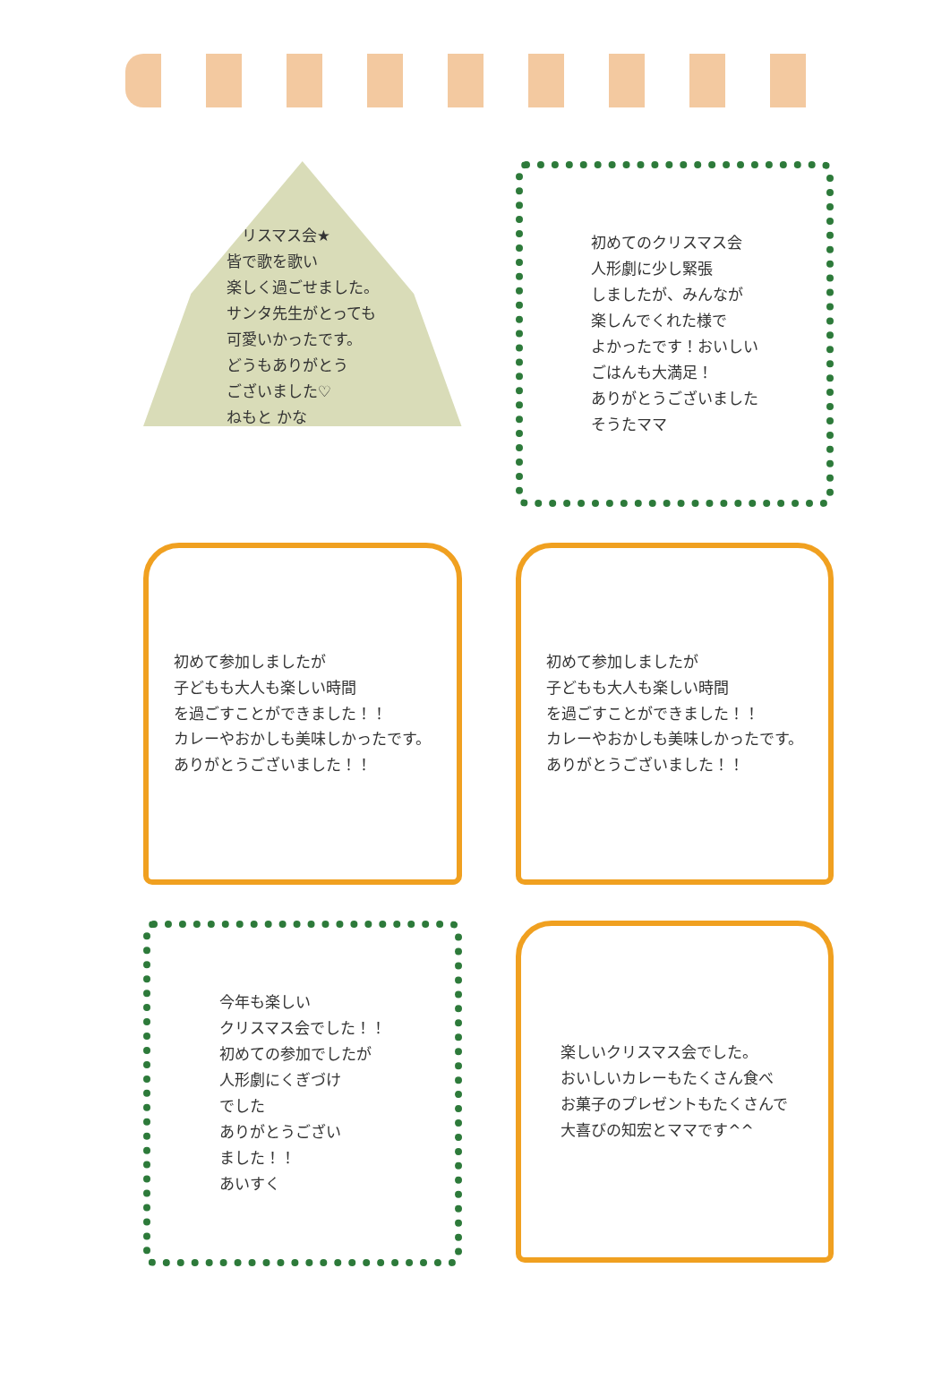クリスマス会★
皆で歌を歌い
楽しく過ごせました。
サンタ先生がとっても
可愛いかったです。
どうもありがとう
ございました♡
ねもと かな
初めてのクリスマス会
人形劇に少し緊張
しましたが、みんなが
楽しんでくれた様で
よかったです！おいしい
ごはんも大満足！
ありがとうございました
そうたママ
初めて参加しましたが
子どもも大人も楽しい時間
を過ごすことができました！！
カレーやおかしも美味しかったです。
ありがとうございました！！
初めて参加しましたが
子どもも大人も楽しい時間
を過ごすことができました！！
カレーやおかしも美味しかったです。
ありがとうございました！！
今年も楽しい
クリスマス会でした！！
初めての参加でしたが
人形劇にくぎづけ
でした
ありがとうござい
ました！！
あいすく
楽しいクリスマス会でした。
おいしいカレーもたくさん食べ
お菓子のプレゼントもたくさんで
大喜びの知宏とママです^^